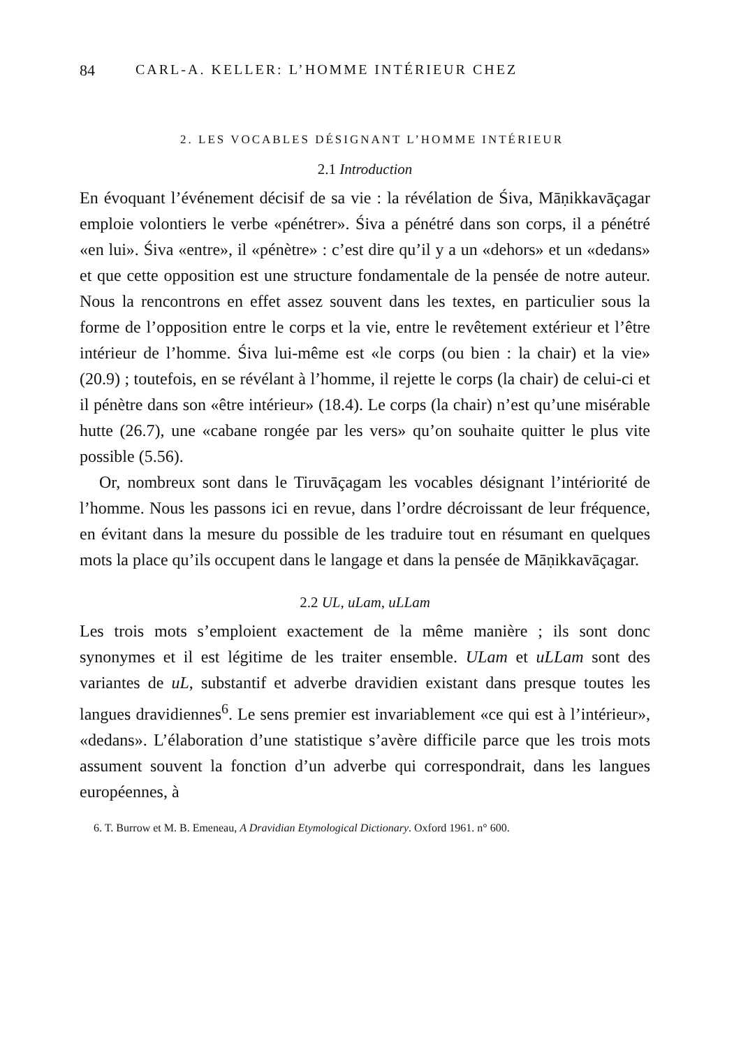84 CARL-A. KELLER: L’HOMME INTÉRIEUR CHEZ
2. LES VOCABLES DÉSIGNANT L’HOMME INTÉRIEUR
2.1 Introduction
En évoquant l’événement décisif de sa vie : la révélation de Śiva, Māṇikkavāçagar emploie volontiers le verbe «pénétrer». Śiva a pénétré dans son corps, il a pénétré «en lui». Śiva «entre», il «pénètre» : c’est dire qu’il y a un «dehors» et un «dedans» et que cette opposition est une structure fondamentale de la pensée de notre auteur. Nous la rencontrons en effet assez souvent dans les textes, en particulier sous la forme de l’opposition entre le corps et la vie, entre le revêtement extérieur et l’être intérieur de l’homme. Śiva lui-même est «le corps (ou bien : la chair) et la vie» (20.9) ; toutefois, en se révélant à l’homme, il rejette le corps (la chair) de celui-ci et il pénètre dans son «être intérieur» (18.4). Le corps (la chair) n’est qu’une misérable hutte (26.7), une «cabane rongée par les vers» qu’on souhaite quitter le plus vite possible (5.56).
Or, nombreux sont dans le Tiruvāçagam les vocables désignant l’intériorité de l’homme. Nous les passons ici en revue, dans l’ordre décroissant de leur fréquence, en évitant dans la mesure du possible de les traduire tout en résumant en quelques mots la place qu’ils occupent dans le langage et dans la pensée de Māṇikkavāçagar.
2.2 UL, uLam, uLLam
Les trois mots s’emploient exactement de la même manière ; ils sont donc synonymes et il est légitime de les traiter ensemble. ULam et uLLam sont des variantes de uL, substantif et adverbe dravidien existant dans presque toutes les langues dravidiennes<sup>6</sup>. Le sens premier est invariablement «ce qui est à l’intérieur», «dedans». L’élaboration d’une statistique s’avère difficile parce que les trois mots assument souvent la fonction d’un adverbe qui correspondrait, dans les langues européennes, à
6. T. Burrow et M. B. Emeneau, A Dravidian Etymological Dictionary. Oxford 1961. n° 600.